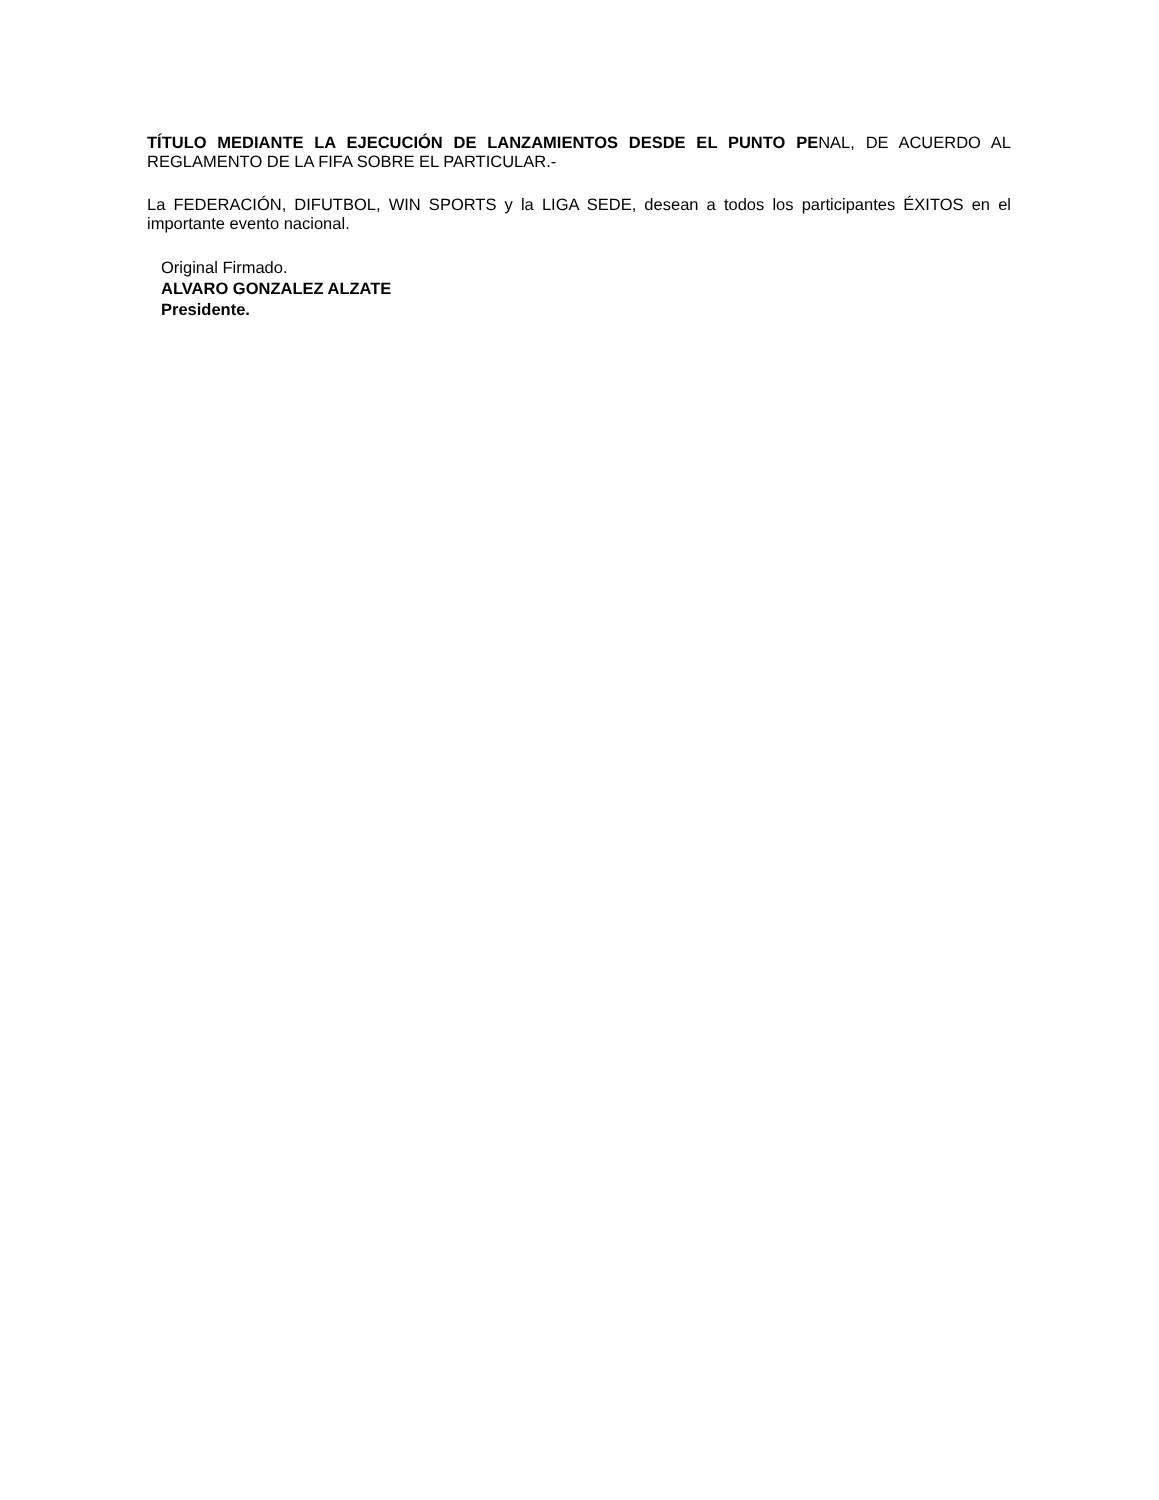TÍTULO MEDIANTE LA EJECUCIÓN DE LANZAMIENTOS DESDE EL PUNTO PENAL, DE ACUERDO AL REGLAMENTO DE LA FIFA SOBRE EL PARTICULAR.-
La FEDERACIÓN, DIFUTBOL, WIN SPORTS y la LIGA SEDE, desean a todos los participantes ÉXITOS en el importante evento nacional.
Original Firmado.
ALVARO GONZALEZ ALZATE
Presidente.